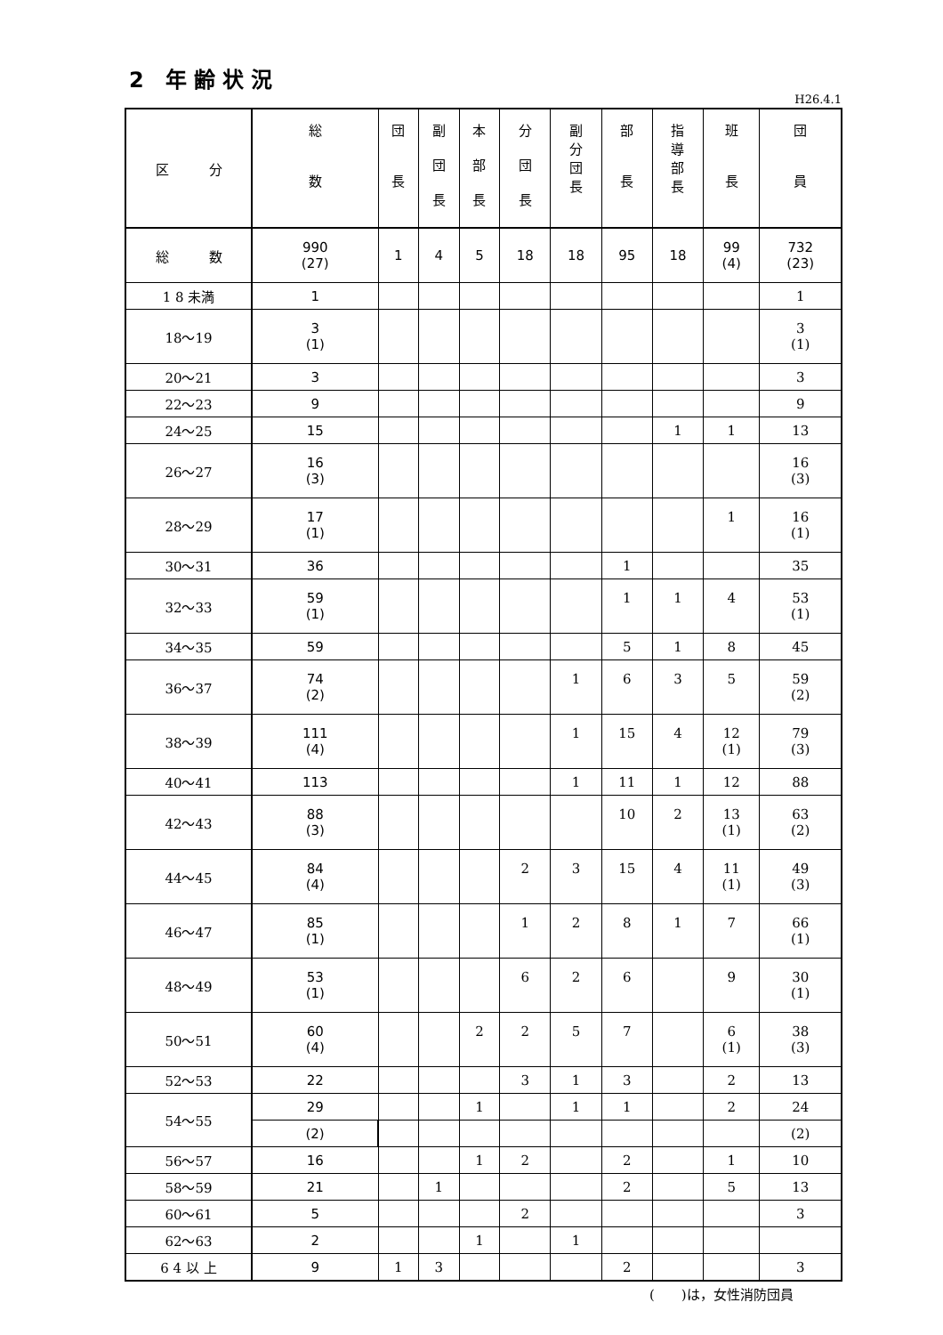2 年齢状況
H26.4.1
| 区 分 | 総 数 | 団 長 | 副 団 長 | 本 部 長 | 分 団 長 | 副 分 団 長 | 部 長 | 指 導 部 長 | 班 長 | 団 員 |
| --- | --- | --- | --- | --- | --- | --- | --- | --- | --- | --- |
| 総 数 | 990 (27) | 1 | 4 | 5 | 18 | 18 | 95 | 18 | 99 (4) | 732 (23) |
| 1 8 未満 | 1 | | | | | | | | | 1 |
| 18～19 | 3 (1) | | | | | | | | | 3 (1) |
| 20～21 | 3 | | | | | | | | | 3 |
| 22～23 | 9 | | | | | | | | | 9 |
| 24～25 | 15 | | | | | | | 1 | 1 | 13 |
| 26～27 | 16 (3) | | | | | | | | | 16 (3) |
| 28～29 | 17 (1) | | | | | | | | 1 | 16 (1) |
| 30～31 | 36 | | | | | | 1 | | | 35 |
| 32～33 | 59 (1) | | | | | | 1 | 1 | 4 | 53 (1) |
| 34～35 | 59 | | | | | | 5 | 1 | 8 | 45 |
| 36～37 | 74 (2) | | | | | 1 | 6 | 3 | 5 | 59 (2) |
| 38～39 | 111 (4) | | | | | 1 | 15 | 4 | 12 (1) | 79 (3) |
| 40～41 | 113 | | | | | 1 | 11 | 1 | 12 | 88 |
| 42～43 | 88 (3) | | | | | | 10 | 2 | 13 (1) | 63 (2) |
| 44～45 | 84 (4) | | | | 2 | 3 | 15 | 4 | 11 (1) | 49 (3) |
| 46～47 | 85 (1) | | | | 1 | 2 | 8 | 1 | 7 | 66 (1) |
| 48～49 | 53 (1) | | | | 6 | 2 | 6 | | 9 | 30 (1) |
| 50～51 | 60 (4) | | | 2 | 2 | 5 | 7 | | 6 (1) | 38 (3) |
| 52～53 | 22 | | | | 3 | 1 | 3 | | 2 | 13 |
| 54～55 | 29 | | | 1 | | 1 | 1 | | 2 | 24 |
| | (2) | | | | | | | | | (2) |
| 56～57 | 16 | | | 1 | 2 | | 2 | | 1 | 10 |
| 58～59 | 21 | | 1 | | | | 2 | | 5 | 13 |
| 60～61 | 5 | | | | 2 | | | | | 3 |
| 62～63 | 2 | | | 1 | | 1 | | | | |
| 6 4 以 上 | 9 | 1 | 3 | | | | 2 | | | 3 |
(　　)は，女性消防団員